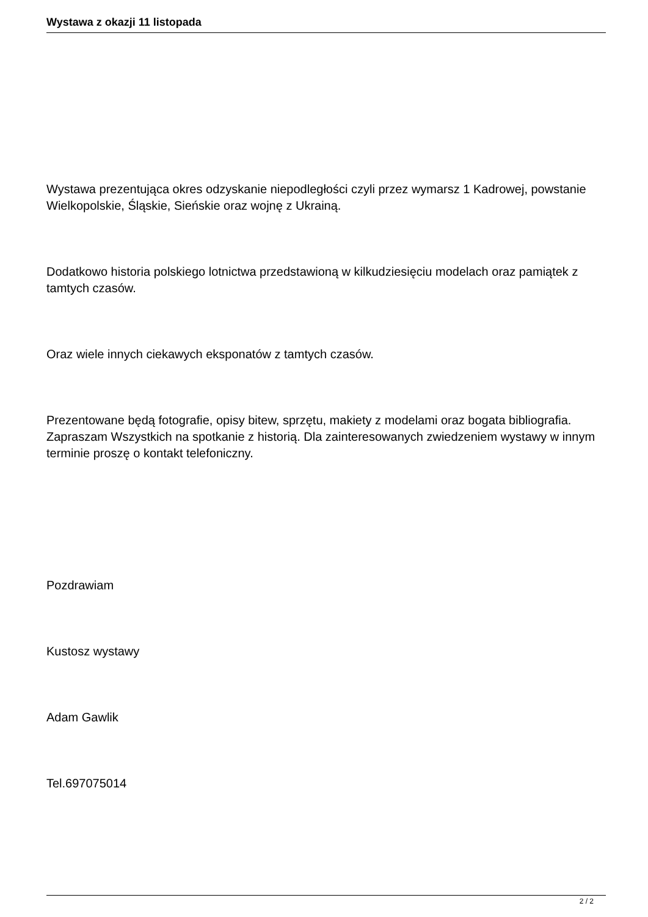Wystawa z okazji 11 listopada
Wystawa prezentująca okres odzyskanie niepodległości czyli przez wymarsz 1 Kadrowej, powstanie Wielkopolskie, Śląskie, Sieńskie oraz wojnę z Ukrainą.
Dodatkowo historia polskiego lotnictwa przedstawioną w kilkudziesięciu modelach oraz pamiątek z tamtych czasów.
Oraz wiele innych ciekawych eksponatów z tamtych czasów.
Prezentowane będą fotografie, opisy bitew, sprzętu, makiety z modelami oraz bogata bibliografia. Zapraszam Wszystkich na spotkanie z historią. Dla zainteresowanych zwiedzeniem wystawy w innym terminie proszę o kontakt telefoniczny.
Pozdrawiam
Kustosz wystawy
Adam Gawlik
Tel.697075014
2 / 2